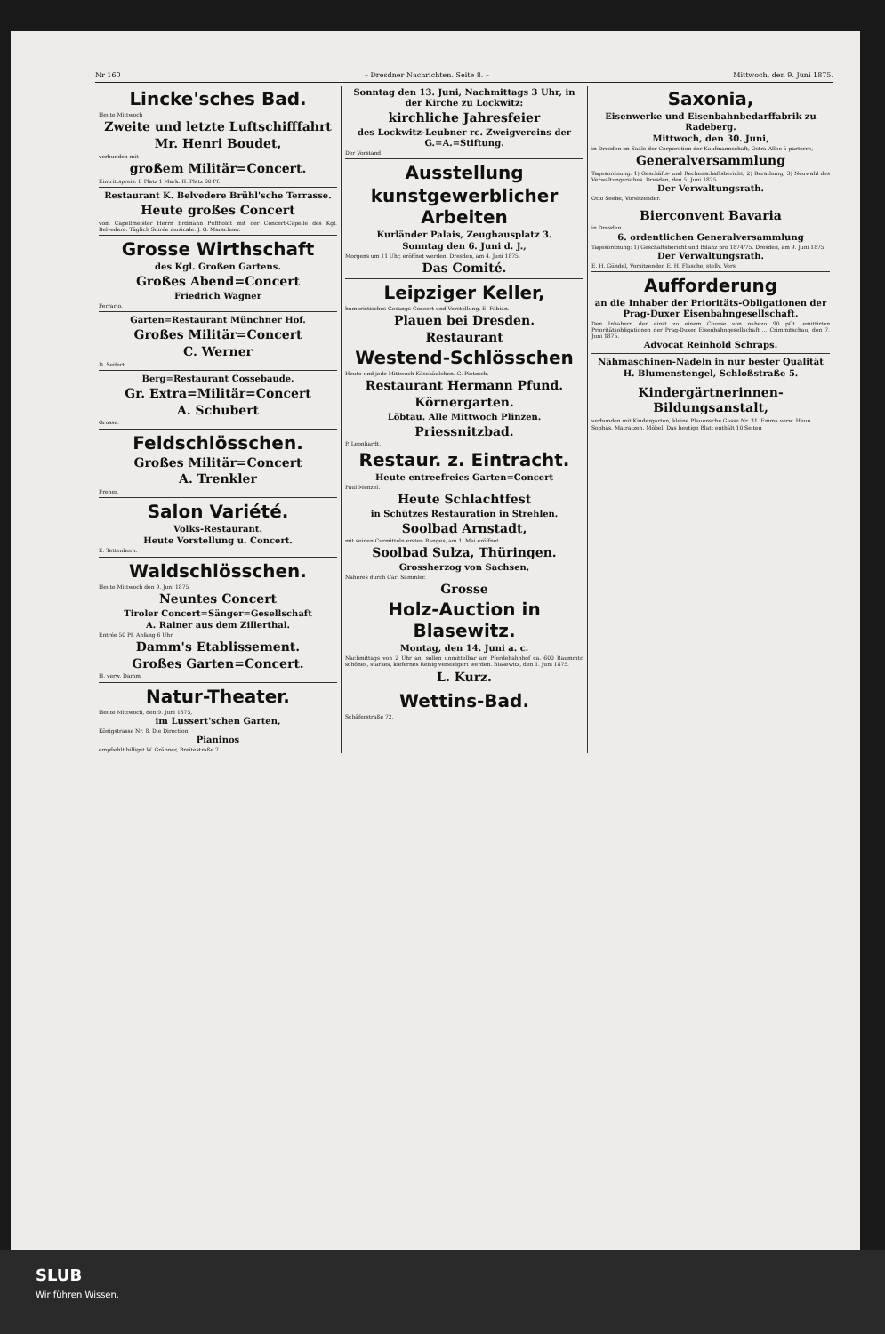Nr 160 – Dresdner Nachrichten. Seite 8. – Mittwoch, den 9. Juni 1875.
Lincke'sches Bad.
Heute Mittwoch
Zweite und letzte Luftschifffahrt
Mr. Henri Boudet,
verbunden mit
großem Militär=Concert.
Eintrittspreis: I. Platz 1 Mark. II. Platz 60 Pf.
Restaurant K. Belvedere Brühl'sche Terrasse.
Heute großes Concert
vom Capellmeister Herrn Erdmann Puffholdt mit der Concert-Capelle des Kgl. Belvedere. Täglich Soirée musicale. J. G. Marschner.
Grosse Wirthschaft
des Kgl. Großen Gartens.
Großes Abend=Concert
Friedrich Wagner
Ferrario.
Garten=Restaurant Münchner Hof.
Großes Militär=Concert
C. Werner
D. Seifert.
Berg=Restaurant Cossebaude.
Gr. Extra=Militär=Concert
A. Schubert
Grosse.
Feldschlösschen.
Großes Militär=Concert
A. Trenkler
Freher.
Salon Variété.
Volks-Restaurant.
Heute Vorstellung u. Concert.
E. Tettenborn.
Waldschlösschen.
Heute Mittwoch den 9. Juni 1875
Neuntes Concert
Tiroler Concert=Sänger=Gesellschaft
A. Rainer aus dem Zillerthal.
Entrée 50 Pf. Anfang 6 Uhr.
Damm's Etablissement.
Großes Garten=Concert.
H. verw. Damm.
Natur-Theater.
Heute Mittwoch, den 9. Juni 1875,
im Lussert'schen Garten,
Königstrasse Nr. 8. Die Direction.
Pianinos
empfiehlt billigst W. Gräbner, Breitestraße 7.
Sonntag den 13. Juni, Nachmittags 3 Uhr, in der Kirche zu Lockwitz:
kirchliche Jahresfeier
des Lockwitz-Leubner rc. Zweigvereins der G.=A.=Stiftung.
Der Vorstand.
Ausstellung
kunstgewerblicher Arbeiten
Kurländer Palais, Zeughausplatz 3.
Sonntag den 6. Juni d. J.,
Morgens um 11 Uhr, eröffnet werden. Dresden, am 4. Juni 1875.
Das Comité.
Leipziger Keller,
humoristisches Gesangs-Concert und Vorstellung. E. Fabian.
Plauen bei Dresden.
Restaurant
Westend-Schlösschen
Heute und jede Mittwoch Käsekäulchen. G. Pietzsch.
Restaurant Hermann Pfund.
Körnergarten.
Löbtau. Alle Mittwoch Plinzen.
Priessnitzbad.
P. Leonhardt.
Restaur. z. Eintracht.
Heute entreefreies Garten=Concert
Paul Menzel.
Heute Schlachtfest
in Schützes Restauration in Strehlen.
Soolbad Arnstadt,
mit seinen Curmitteln ersten Ranges, am 1. Mai eröffnet.
Soolbad Sulza, Thüringen.
Grossherzog von Sachsen,
Näheres durch Carl Sammler.
Grosse
Holz-Auction in Blasewitz.
Montag, den 14. Juni a. c.
Nachmittags von 2 Uhr an, sollen unmittelbar am Pferdebahnhof ca. 600 Raummtr. schönes, starkes, kiefernes Reisig versteigert werden. Blasewitz, den 1. Juni 1875.
L. Kurz.
Wettins-Bad.
Schäferstraße 72.
Saxonia,
Eisenwerke und Eisenbahnbedarffabrik zu Radeberg.
Mittwoch, den 30. Juni,
in Dresden im Saale der Corporation der Kaufmannschaft, Ostra-Allee 5 parterre,
Generalversammlung
Tagesordnung: 1) Geschäfts- und Rechenschaftsbericht; 2) Berathung; 3) Neuwahl des Verwaltungsrathes. Dresden, den 5. Juni 1875.
Der Verwaltungsrath.
Otto Seebe, Vorsitzender.
Bierconvent Bavaria
in Dresden.
6. ordentlichen Generalversammlung
Tagesordnung: 1) Geschäftsbericht und Bilanz pro 1874/75. Dresden, am 9. Juni 1875.
Der Verwaltungsrath.
E. H. Gündel, Vorsitzender. E. H. Flasche, stellv. Vors.
Aufforderung
an die Inhaber der Prioritäts-Obligationen der Prag-Duxer Eisenbahngesellschaft.
Den Inhabern der einst zu einem Course von nahezu 90 pCt. emittirten Prioritätsobligationen der Prag-Duxer Eisenbahngesellschaft ... Crimmitschau, den 7. Juni 1875.
Advocat Reinhold Schraps.
Nähmaschinen-Nadeln in nur bester Qualität
H. Blumenstengel, Schloßstraße 5.
Kindergärtnerinnen-Bildungsanstalt,
verbunden mit Kindergarten, kleine Plauensche Gasse Nr. 31. Emma verw. Heun.
Sophas, Matratzen, Möbel. Das heutige Blatt enthält 10 Seiten
SLUB
Wir führen Wissen.